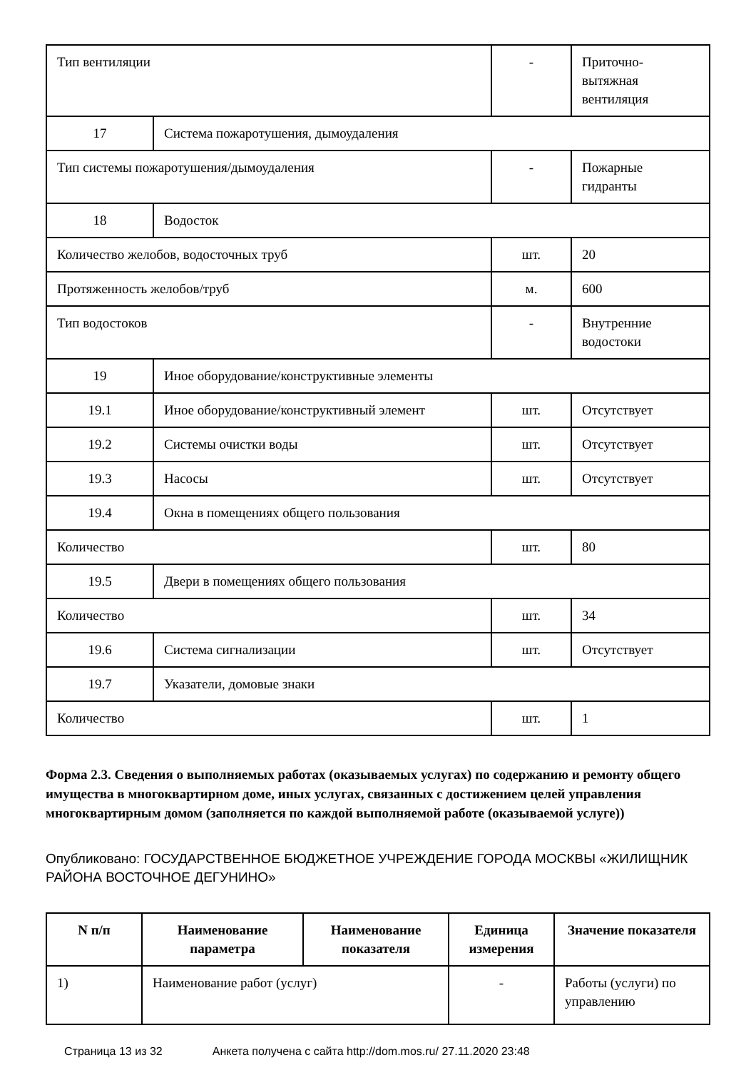| Тип вентиляции | | - | Приточно-вытяжная вентиляция |
| 17 | Система пожаротушения, дымоудаления | | |
| Тип системы пожаротушения/дымоудаления | | - | Пожарные гидранты |
| 18 | Водосток | | |
| Количество желобов, водосточных труб | | шт. | 20 |
| Протяженность желобов/труб | | м. | 600 |
| Тип водостоков | | - | Внутренние водостоки |
| 19 | Иное оборудование/конструктивные элементы | | |
| 19.1 | Иное оборудование/конструктивный элемент | шт. | Отсутствует |
| 19.2 | Системы очистки воды | шт. | Отсутствует |
| 19.3 | Насосы | шт. | Отсутствует |
| 19.4 | Окна в помещениях общего пользования | | |
| Количество | | шт. | 80 |
| 19.5 | Двери в помещениях общего пользования | | |
| Количество | | шт. | 34 |
| 19.6 | Система сигнализации | шт. | Отсутствует |
| 19.7 | Указатели, домовые знаки | | |
| Количество | | шт. | 1 |
Форма 2.3. Сведения о выполняемых работах (оказываемых услугах) по содержанию и ремонту общего имущества в многоквартирном доме, иных услугах, связанных с достижением целей управления многоквартирным домом (заполняется по каждой выполняемой работе (оказываемой услуге))
Опубликовано: ГОСУДАРСТВЕННОЕ БЮДЖЕТНОЕ УЧРЕЖДЕНИЕ ГОРОДА МОСКВЫ «ЖИЛИЩНИК РАЙОНА ВОСТОЧНОЕ ДЕГУНИНО»
| N п/п | Наименование параметра | Наименование показателя | Единица измерения | Значение показателя |
| --- | --- | --- | --- | --- |
| 1) | Наименование работ (услуг) | | - | Работы (услуги) по управлению |
Страница 13 из 32 Анкета получена с сайта http://dom.mos.ru/ 27.11.2020 23:48